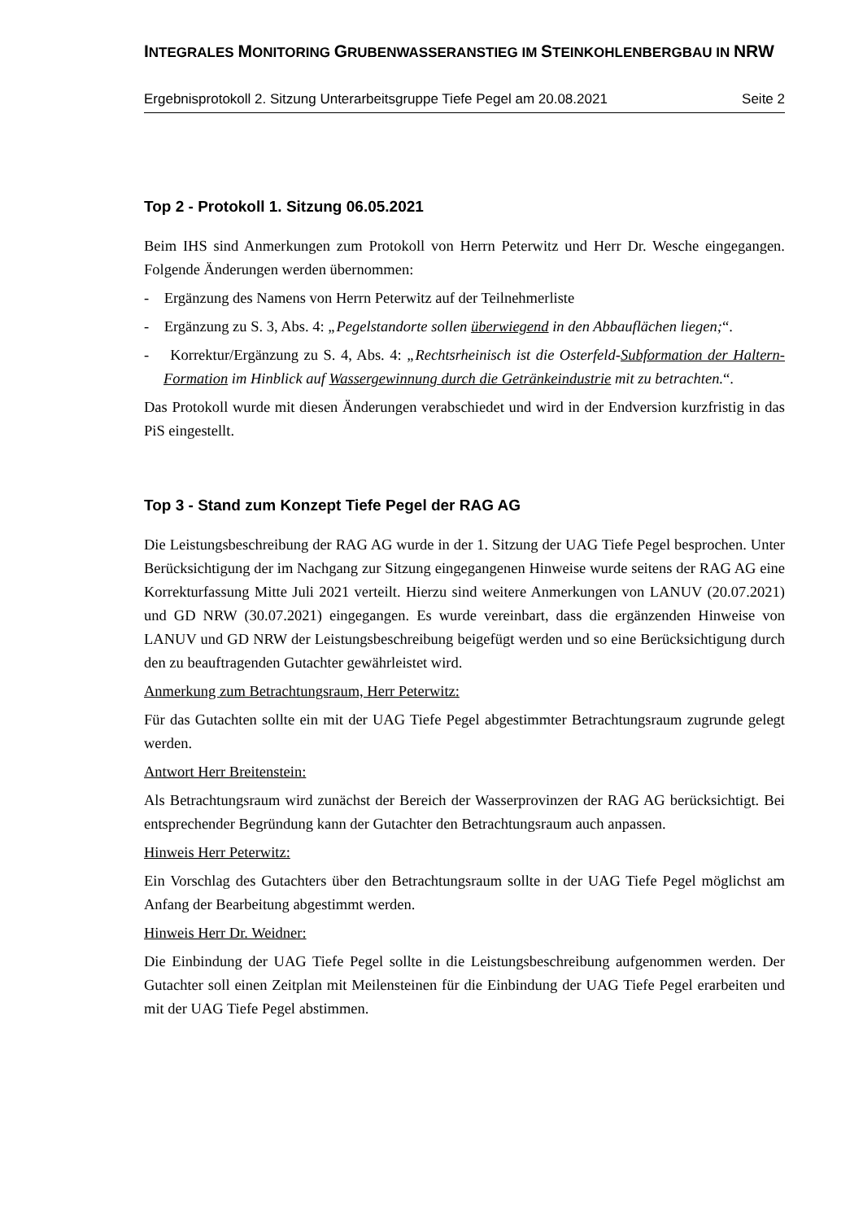INTEGRALES MONITORING GRUBENWASSERANSTIEG IM STEINKOHLENBERGBAU IN NRW
Ergebnisprotokoll 2. Sitzung Unterarbeitsgruppe Tiefe Pegel am 20.08.2021 Seite 2
Top 2 - Protokoll 1. Sitzung 06.05.2021
Beim IHS sind Anmerkungen zum Protokoll von Herrn Peterwitz und Herr Dr. Wesche eingegangen. Folgende Änderungen werden übernommen:
- Ergänzung des Namens von Herrn Peterwitz auf der Teilnehmerliste
- Ergänzung zu S. 3, Abs. 4: „Pegelstandorte sollen überwiegend in den Abbauflächen liegen;“.
- Korrektur/Ergänzung zu S. 4, Abs. 4: „Rechtsrheinisch ist die Osterfeld-Subformation der Haltern-Formation im Hinblick auf Wassergewinnung durch die Getränkeindustrie mit zu betrachten.“.
Das Protokoll wurde mit diesen Änderungen verabschiedet und wird in der Endversion kurzfristig in das PiS eingestellt.
Top 3 - Stand zum Konzept Tiefe Pegel der RAG AG
Die Leistungsbeschreibung der RAG AG wurde in der 1. Sitzung der UAG Tiefe Pegel besprochen. Unter Berücksichtigung der im Nachgang zur Sitzung eingegangenen Hinweise wurde seitens der RAG AG eine Korrekturfassung Mitte Juli 2021 verteilt. Hierzu sind weitere Anmerkungen von LANUV (20.07.2021) und GD NRW (30.07.2021) eingegangen. Es wurde vereinbart, dass die ergänzenden Hinweise von LANUV und GD NRW der Leistungsbeschreibung beigefügt werden und so eine Berücksichtigung durch den zu beauftragenden Gutachter gewährleistet wird.
Anmerkung zum Betrachtungsraum, Herr Peterwitz:
Für das Gutachten sollte ein mit der UAG Tiefe Pegel abgestimmter Betrachtungsraum zugrunde gelegt werden.
Antwort Herr Breitenstein:
Als Betrachtungsraum wird zunächst der Bereich der Wasserprovinzen der RAG AG berücksichtigt. Bei entsprechender Begründung kann der Gutachter den Betrachtungsraum auch anpassen.
Hinweis Herr Peterwitz:
Ein Vorschlag des Gutachters über den Betrachtungsraum sollte in der UAG Tiefe Pegel möglichst am Anfang der Bearbeitung abgestimmt werden.
Hinweis Herr Dr. Weidner:
Die Einbindung der UAG Tiefe Pegel sollte in die Leistungsbeschreibung aufgenommen werden. Der Gutachter soll einen Zeitplan mit Meilensteinen für die Einbindung der UAG Tiefe Pegel erarbeiten und mit der UAG Tiefe Pegel abstimmen.